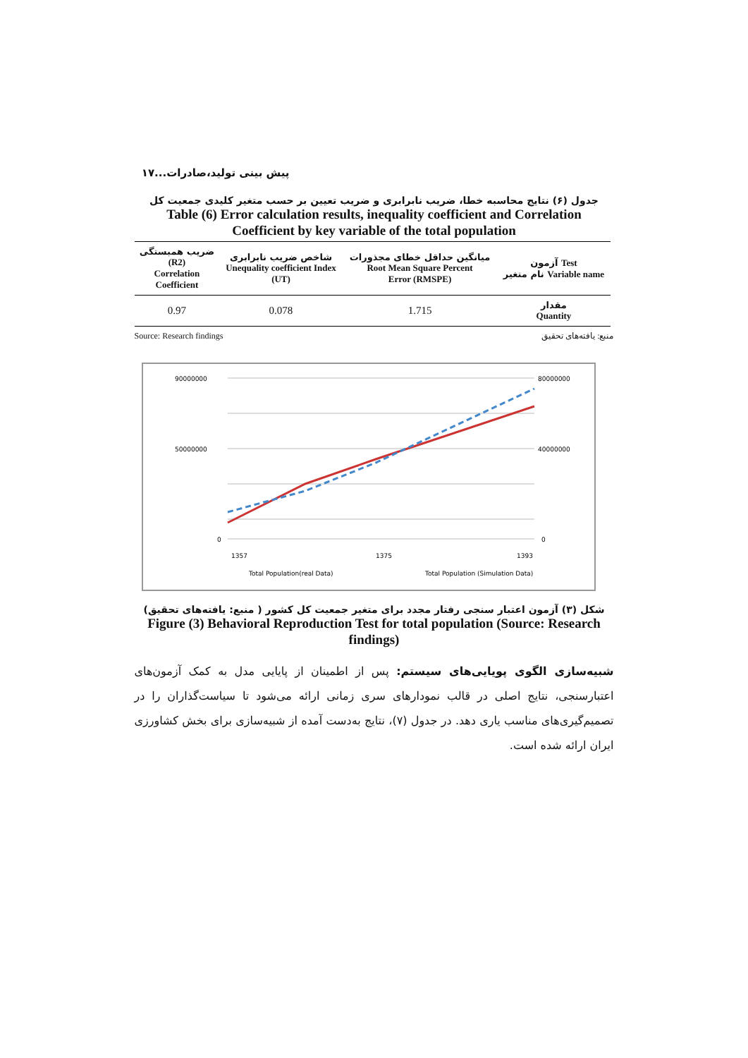پیش بینی تولید،صادرات...۱۷
جدول (۶) نتایج محاسبه خطا، ضریب نابرابری و ضریب تعیین بر حسب متغیر کلیدی جمعیت کل
Table (6) Error calculation results, inequality coefficient and Correlation Coefficient by key variable of the total population
| ضریب همبستگی (R2) Correlation Coefficient | شاخص ضریب نابرابری Unequality coefficient Index (UT) | میانگین حداقل خطای مجذورات Root Mean Square Percent Error (RMSPE) | آزمون Test نام متغیر Variable name |
| --- | --- | --- | --- |
| 0.97 | 0.078 | 1.715 | مقدار Quantity |
Source: Research findings منبع: یافته‌های تحقیق
90000000
50000000
0
80000000
40000000
0
1357
1375
1393
Total Population(real Data)
Total Population (Simulation Data)
شکل (۳) آزمون اعتبار سنجی رفتار مجدد برای متغیر جمعیت کل کشور ( منبع: یافته‌های تحقیق)
Figure (3) Behavioral Reproduction Test for total population (Source: Research findings)
شبیه‌سازی الگوی پویایی‌های سیستم: پس از اطمینان از پایایی مدل به کمک آزمون‌های اعتبارسنجی، نتایج اصلی در قالب نمودارهای سری زمانی ارائه می‌شود تا سیاست‌گذاران را در تصمیم‌گیری‌های مناسب یاری دهد. در جدول (۷)، نتایج به‌دست آمده از شبیه‌سازی برای بخش کشاورزی ایران ارائه شده است.